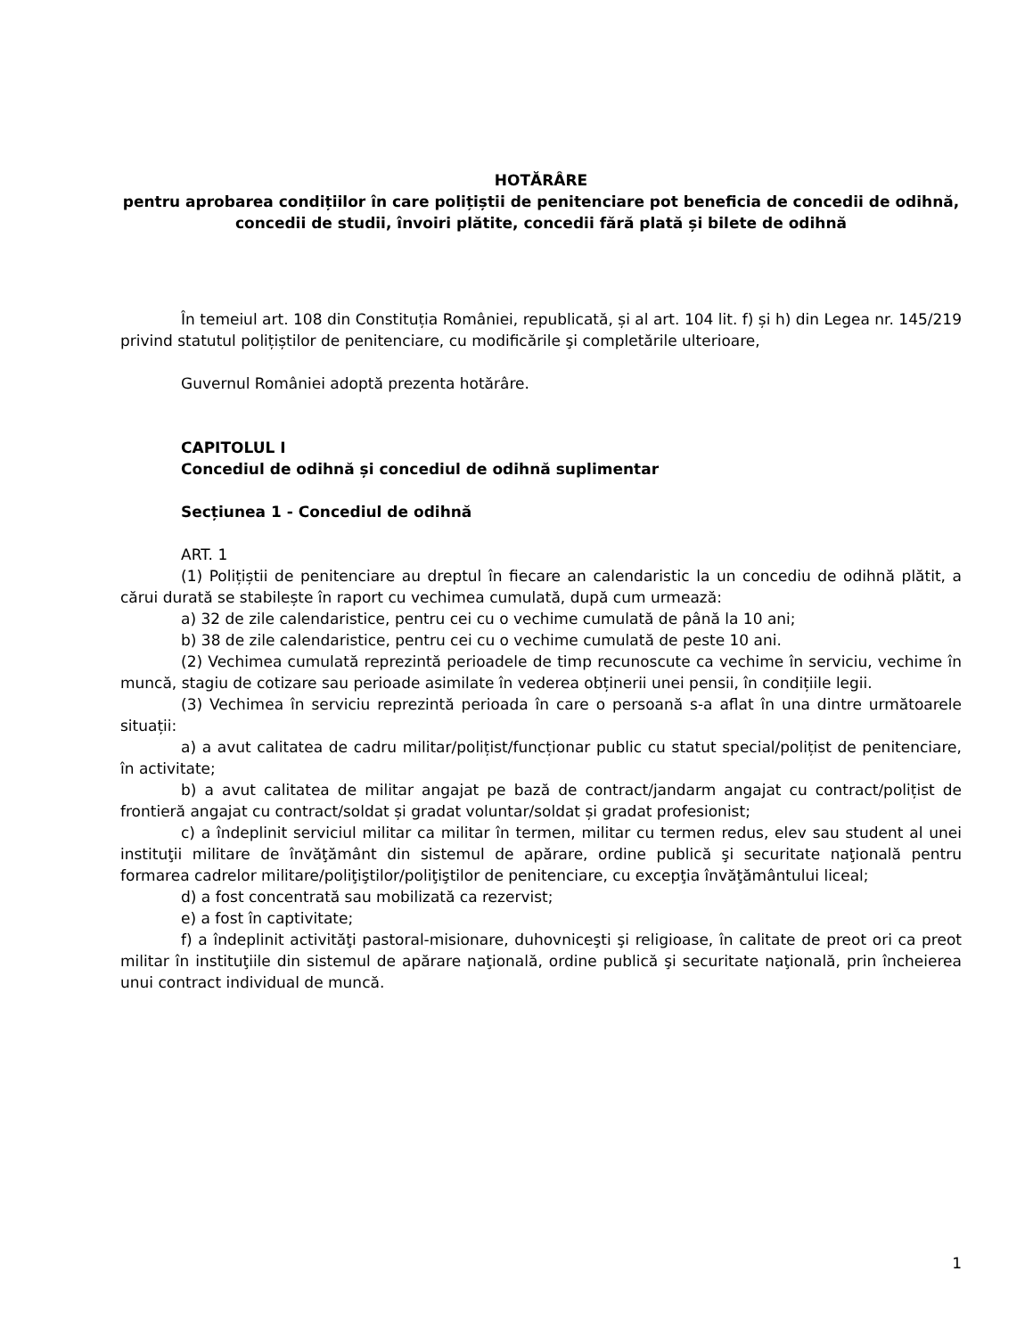HOTĂRÂRE
pentru aprobarea condițiilor în care polițiștii de penitenciare pot beneficia de concedii de odihnă, concedii de studii, învoiri plătite, concedii fără plată și bilete de odihnă
În temeiul art. 108 din Constituția României, republicată, și al art. 104 lit. f) și h) din Legea nr. 145/219 privind statutul polițiștilor de penitenciare, cu modificările şi completările ulterioare,
Guvernul României adoptă prezenta hotărâre.
CAPITOLUL I
Concediul de odihnă și concediul de odihnă suplimentar
Secțiunea 1 - Concediul de odihnă
ART. 1
(1) Polițiștii de penitenciare au dreptul în fiecare an calendaristic la un concediu de odihnă plătit, a cărui durată se stabilește în raport cu vechimea cumulată, după cum urmează:
a) 32 de zile calendaristice, pentru cei cu o vechime cumulată de până la 10 ani;
b) 38 de zile calendaristice, pentru cei cu o vechime cumulată de peste 10 ani.
(2) Vechimea cumulată reprezintă perioadele de timp recunoscute ca vechime în serviciu, vechime în muncă, stagiu de cotizare sau perioade asimilate în vederea obținerii unei pensii, în condițiile legii.
(3) Vechimea în serviciu reprezintă perioada în care o persoană s-a aflat în una dintre următoarele situații:
a) a avut calitatea de cadru militar/polițist/funcționar public cu statut special/polițist de penitenciare, în activitate;
b) a avut calitatea de militar angajat pe bază de contract/jandarm angajat cu contract/polițist de frontieră angajat cu contract/soldat și gradat voluntar/soldat și gradat profesionist;
c) a îndeplinit serviciul militar ca militar în termen, militar cu termen redus, elev sau student al unei instituţii militare de învăţământ din sistemul de apărare, ordine publică şi securitate naţională pentru formarea cadrelor militare/poliţiştilor/poliţiştilor de penitenciare, cu excepţia învăţământului liceal;
d) a fost concentrată sau mobilizată ca rezervist;
e) a fost în captivitate;
f) a îndeplinit activităţi pastoral-misionare, duhovniceşti şi religioase, în calitate de preot ori ca preot militar în instituţiile din sistemul de apărare naţională, ordine publică şi securitate naţională, prin încheierea unui contract individual de muncă.
1